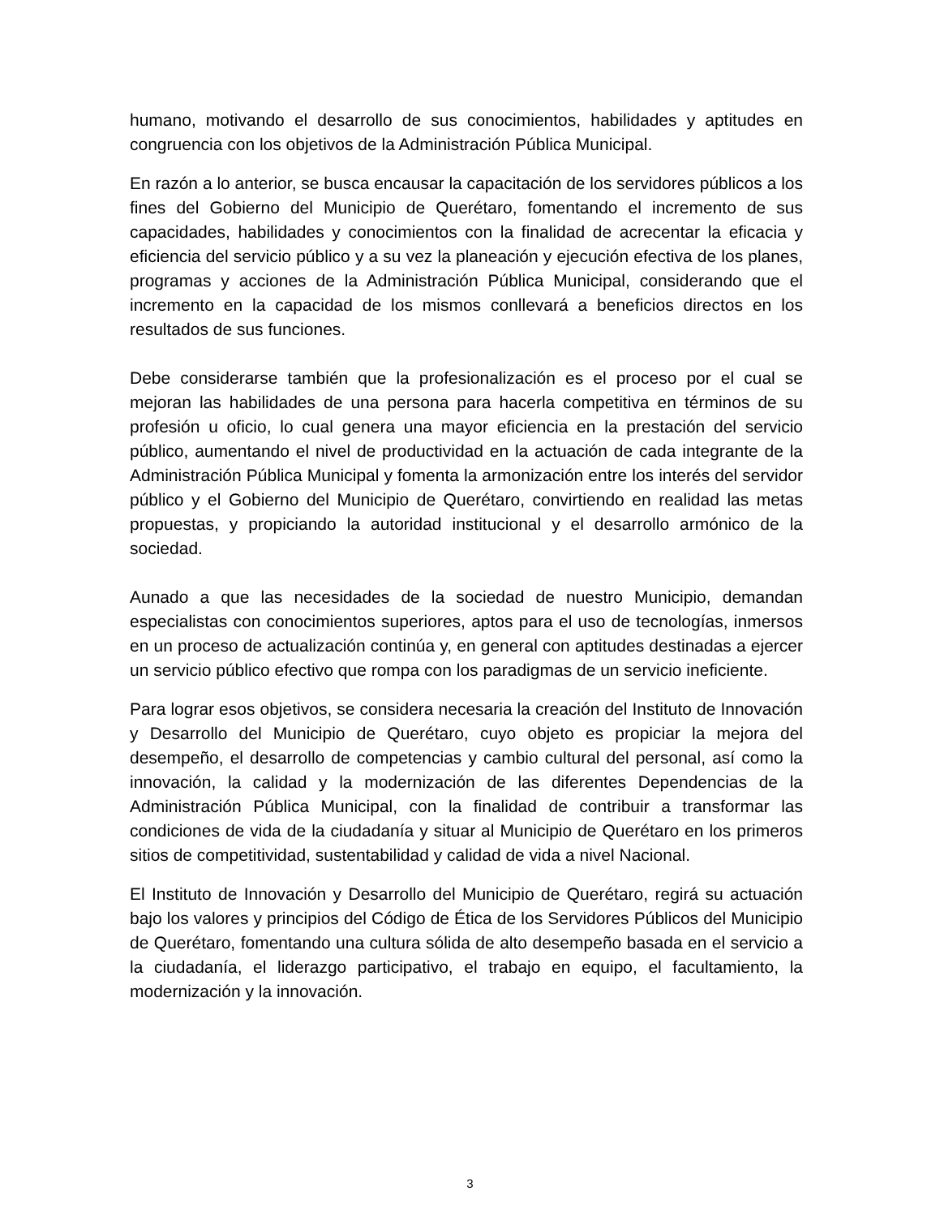humano, motivando el desarrollo de sus conocimientos, habilidades y aptitudes en congruencia con los objetivos de la Administración Pública Municipal.
En razón a lo anterior, se busca encausar la capacitación de los servidores públicos a los fines del Gobierno del Municipio de Querétaro, fomentando el incremento de sus capacidades, habilidades y conocimientos con la finalidad de acrecentar la eficacia y eficiencia del servicio público y a su vez la planeación y ejecución efectiva de los planes, programas y acciones de la Administración Pública Municipal, considerando que el incremento en la capacidad de los mismos conllevará a beneficios directos en los resultados de sus funciones.
Debe considerarse también que la profesionalización es el proceso por el cual se mejoran las habilidades de una persona para hacerla competitiva en términos de su profesión u oficio, lo cual genera una mayor eficiencia en la prestación del servicio público, aumentando el nivel de productividad en la actuación de cada integrante de la Administración Pública Municipal y fomenta la armonización entre los interés del servidor público y el Gobierno del Municipio de Querétaro, convirtiendo en realidad las metas propuestas, y propiciando la autoridad institucional y el desarrollo armónico de la sociedad.
Aunado a que las necesidades de la sociedad de nuestro Municipio, demandan especialistas con conocimientos superiores, aptos para el uso de tecnologías, inmersos en un proceso de actualización continúa y, en general con aptitudes destinadas a ejercer un servicio público efectivo que rompa con los paradigmas de un servicio ineficiente.
Para lograr esos objetivos, se considera necesaria la creación del Instituto de Innovación y Desarrollo del Municipio de Querétaro, cuyo objeto es propiciar la mejora del desempeño, el desarrollo de competencias y cambio cultural del personal, así como la innovación, la calidad y la modernización de las diferentes Dependencias de la Administración Pública Municipal, con la finalidad de contribuir a transformar las condiciones de vida de la ciudadanía y situar al Municipio de Querétaro en los primeros sitios de competitividad, sustentabilidad y calidad de vida a nivel Nacional.
El Instituto de Innovación y Desarrollo del Municipio de Querétaro, regirá su actuación bajo los valores y principios del Código de Ética de los Servidores Públicos del Municipio de Querétaro, fomentando una cultura sólida de alto desempeño basada en el servicio a la ciudadanía, el liderazgo participativo, el trabajo en equipo, el facultamiento, la modernización y la innovación.
3